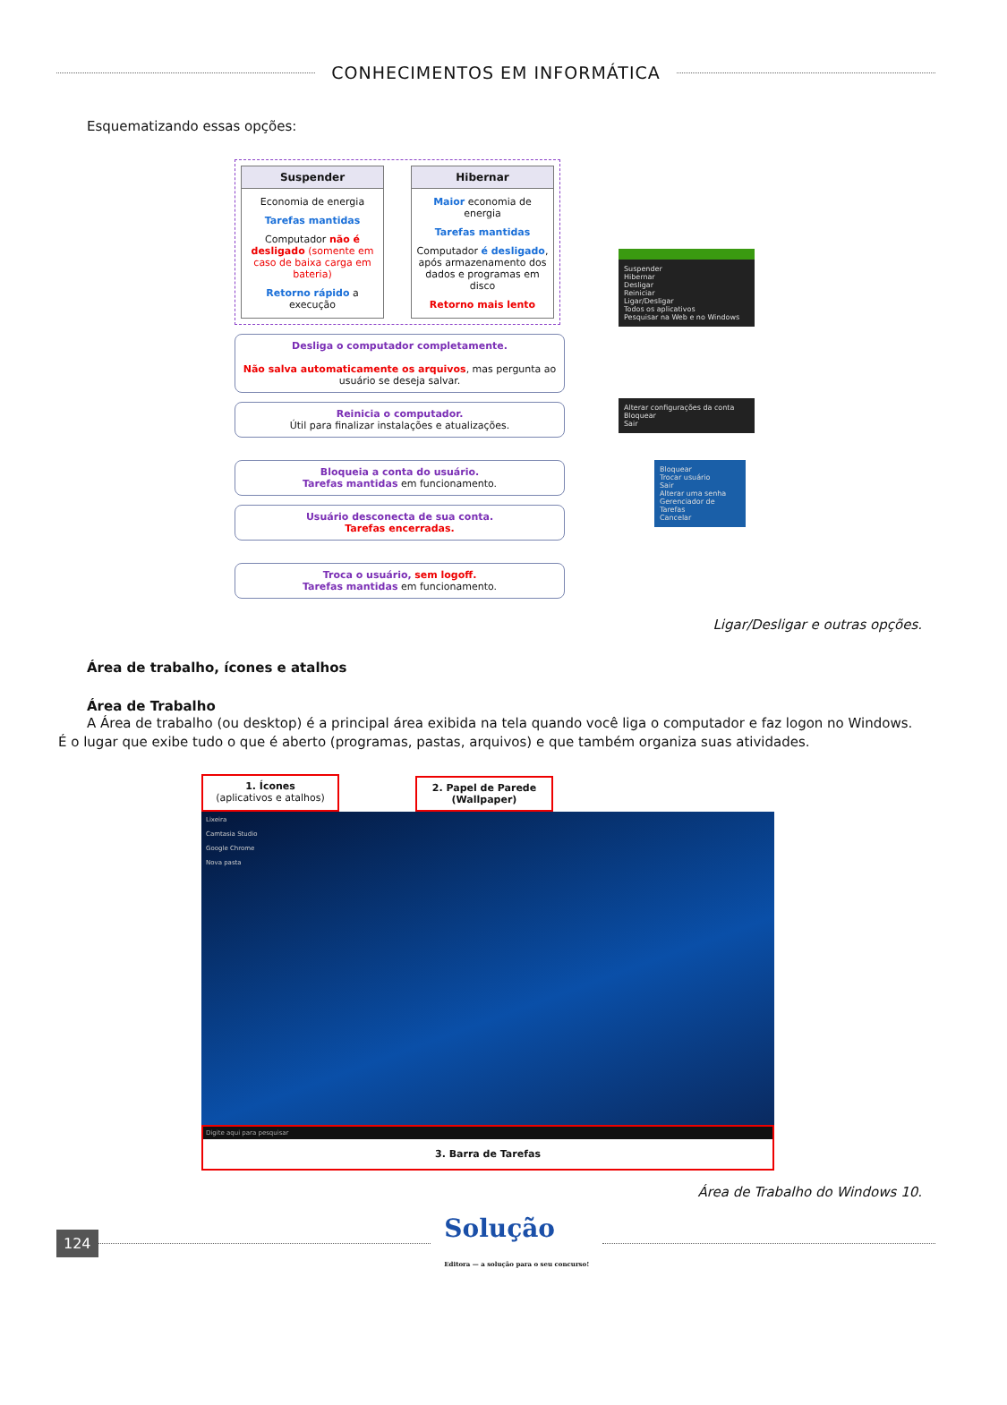CONHECIMENTOS EM INFORMÁTICA
Esquematizando essas opções:
Suspender
Economia de energia
Tarefas mantidas
Computador não é desligado (somente em caso de baixa carga em bateria)
Retorno rápido a execução
Hibernar
Maior economia de energia
Tarefas mantidas
Computador é desligado, após armazenamento dos dados e programas em disco
Retorno mais lento
Desliga o computador completamente.
Não salva automaticamente os arquivos, mas pergunta ao usuário se deseja salvar.
Reinicia o computador.
Útil para finalizar instalações e atualizações.
Bloqueia a conta do usuário.
Tarefas mantidas em funcionamento.
Usuário desconecta de sua conta.
Tarefas encerradas.
Troca o usuário, sem logoff.
Tarefas mantidas em funcionamento.
Suspender
Hibernar
Desligar
Reiniciar
Ligar/Desligar
Todos os aplicativos
Pesquisar na Web e no Windows
Alterar configurações da conta
Bloquear
Sair
Bloquear
Trocar usuário
Sair
Alterar uma senha
Gerenciador de Tarefas
Cancelar
Ligar/Desligar e outras opções.
Área de trabalho, ícones e atalhos
Área de Trabalho
A Área de trabalho (ou desktop) é a principal área exibida na tela quando você liga o computador e faz logon no Windows. É o lugar que exibe tudo o que é aberto (programas, pastas, arquivos) e que também organiza suas atividades.
1. Ícones
(aplicativos e atalhos)
2. Papel de Parede (Wallpaper)
Lixeira
Camtasia Studio
Google Chrome
Nova pasta
Digite aqui para pesquisar
3. Barra de Tarefas
Área de Trabalho do Windows 10.
124
Solução
Editora — a solução para o seu concurso!